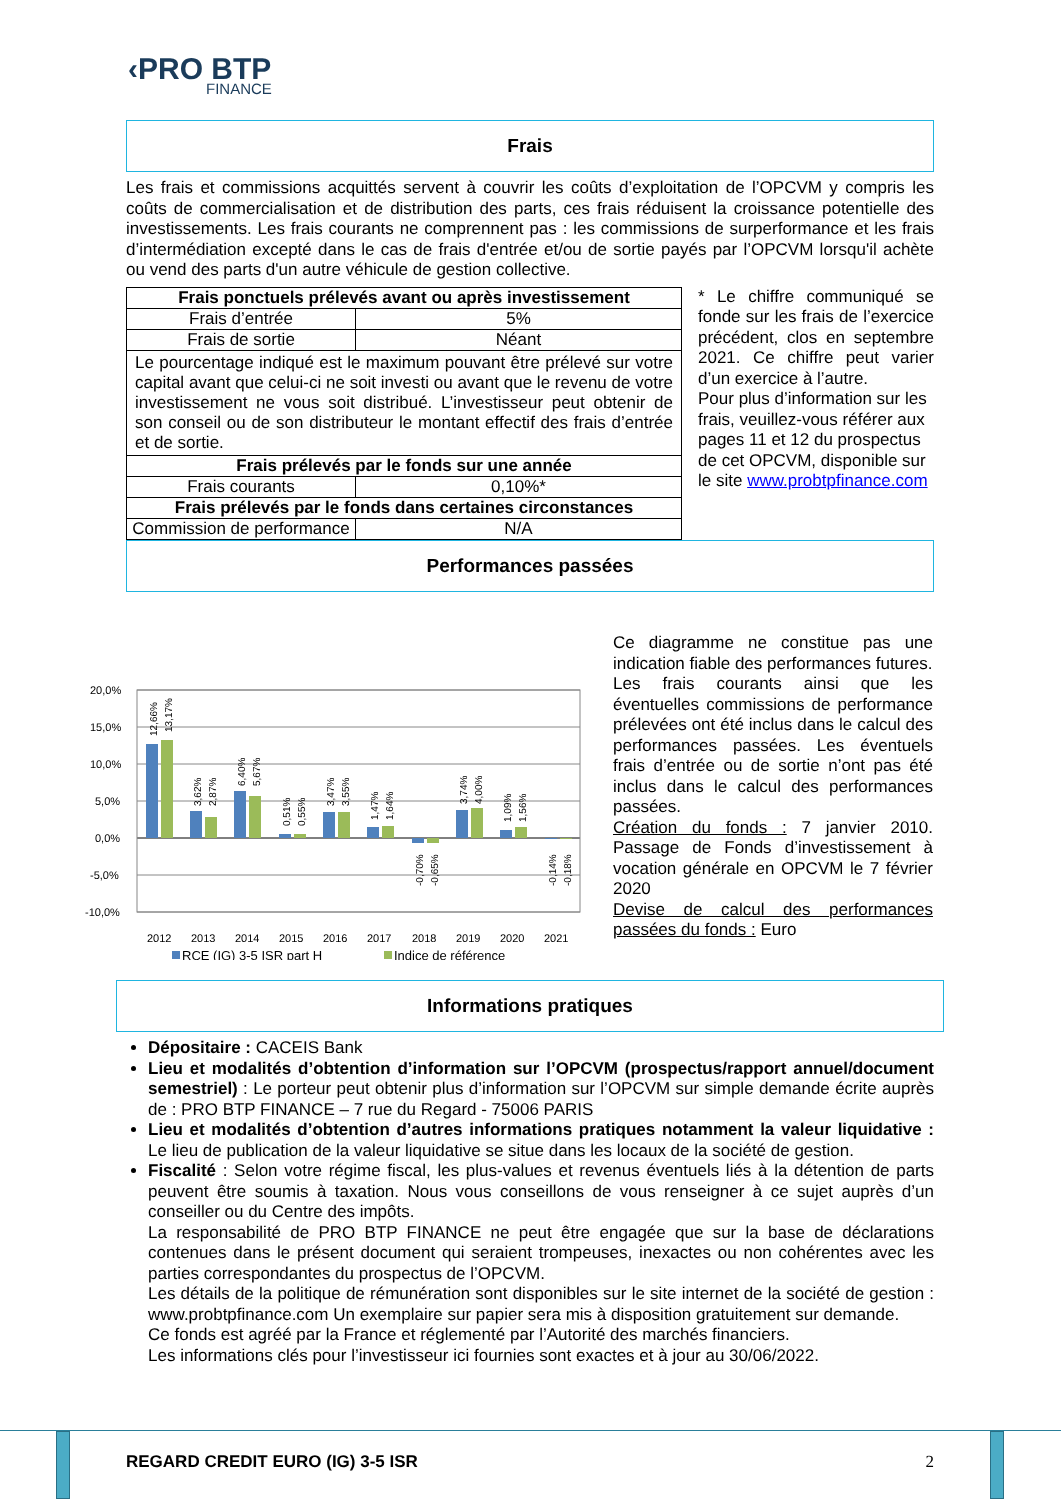‹PRO BTP
FINANCE
Frais
Les frais et commissions acquittés servent à couvrir les coûts d’exploitation de l’OPCVM y compris les coûts de commercialisation et de distribution des parts, ces frais réduisent la croissance potentielle des investissements. Les frais courants ne comprennent pas : les commissions de surperformance et les frais d’intermédiation excepté dans le cas de frais d'entrée et/ou de sortie payés par l’OPCVM lorsqu'il achète ou vend des parts d'un autre véhicule de gestion collective.
| Frais ponctuels prélevés avant ou après investissement | |
| Frais d’entrée | 5% |
| Frais de sortie | Néant |
| Le pourcentage indiqué est le maximum pouvant être prélevé sur votre capital avant que celui-ci ne soit investi ou avant que le revenu de votre investissement ne vous soit distribué. L’investisseur peut obtenir de son conseil ou de son distributeur le montant effectif des frais d’entrée et de sortie. | |
| Frais prélevés par le fonds sur une année | |
| Frais courants | 0,10%* |
| Frais prélevés par le fonds dans certaines circonstances | |
| Commission de performance | N/A |
* Le chiffre communiqué se fonde sur les frais de l’exercice précédent, clos en septembre 2021. Ce chiffre peut varier d’un exercice à l’autre.
Pour plus d’information sur les frais, veuillez-vous référer aux pages 11 et 12 du prospectus de cet OPCVM, disponible sur le site www.probtpfinance.com
Performances passées
20,0%
15,0%
10,0%
5,0%
0,0%
-5,0%
-10,0%
2012
2013
2014
2015
2016
2017
2018
2019
2020
2021
12,66%
13,17%
3,62%
2,87%
6,40%
5,67%
0,51%
0,55%
3,47%
3,55%
1,47%
1,64%
-0,70%
-0,65%
3,74%
4,00%
1,09%
1,56%
-0,14%
-0,18%
RCE (IG) 3-5 ISR part H
Indice de référence
Ce diagramme ne constitue pas une indication fiable des performances futures.
Les frais courants ainsi que les éventuelles commissions de performance prélevées ont été inclus dans le calcul des performances passées. Les éventuels frais d’entrée ou de sortie n’ont pas été inclus dans le calcul des performances passées.
Création du fonds : 7 janvier 2010. Passage de Fonds d’investissement à vocation générale en OPCVM le 7 février 2020
Devise de calcul des performances passées du fonds : Euro
Informations pratiques
Dépositaire : CACEIS Bank
Lieu et modalités d’obtention d’information sur l’OPCVM (prospectus/rapport annuel/document semestriel) : Le porteur peut obtenir plus d’information sur l’OPCVM sur simple demande écrite auprès de : PRO BTP FINANCE – 7 rue du Regard - 75006 PARIS
Lieu et modalités d’obtention d’autres informations pratiques notamment la valeur liquidative : Le lieu de publication de la valeur liquidative se situe dans les locaux de la société de gestion.
Fiscalité : Selon votre régime fiscal, les plus-values et revenus éventuels liés à la détention de parts peuvent être soumis à taxation. Nous vous conseillons de vous renseigner à ce sujet auprès d’un conseiller ou du Centre des impôts.
La responsabilité de PRO BTP FINANCE ne peut être engagée que sur la base de déclarations contenues dans le présent document qui seraient trompeuses, inexactes ou non cohérentes avec les parties correspondantes du prospectus de l’OPCVM.
Les détails de la politique de rémunération sont disponibles sur le site internet de la société de gestion : www.probtpfinance.com Un exemplaire sur papier sera mis à disposition gratuitement sur demande.
Ce fonds est agréé par la France et réglementé par l’Autorité des marchés financiers.
Les informations clés pour l’investisseur ici fournies sont exactes et à jour au 30/06/2022.
REGARD CREDIT EURO (IG) 3-5 ISR 2